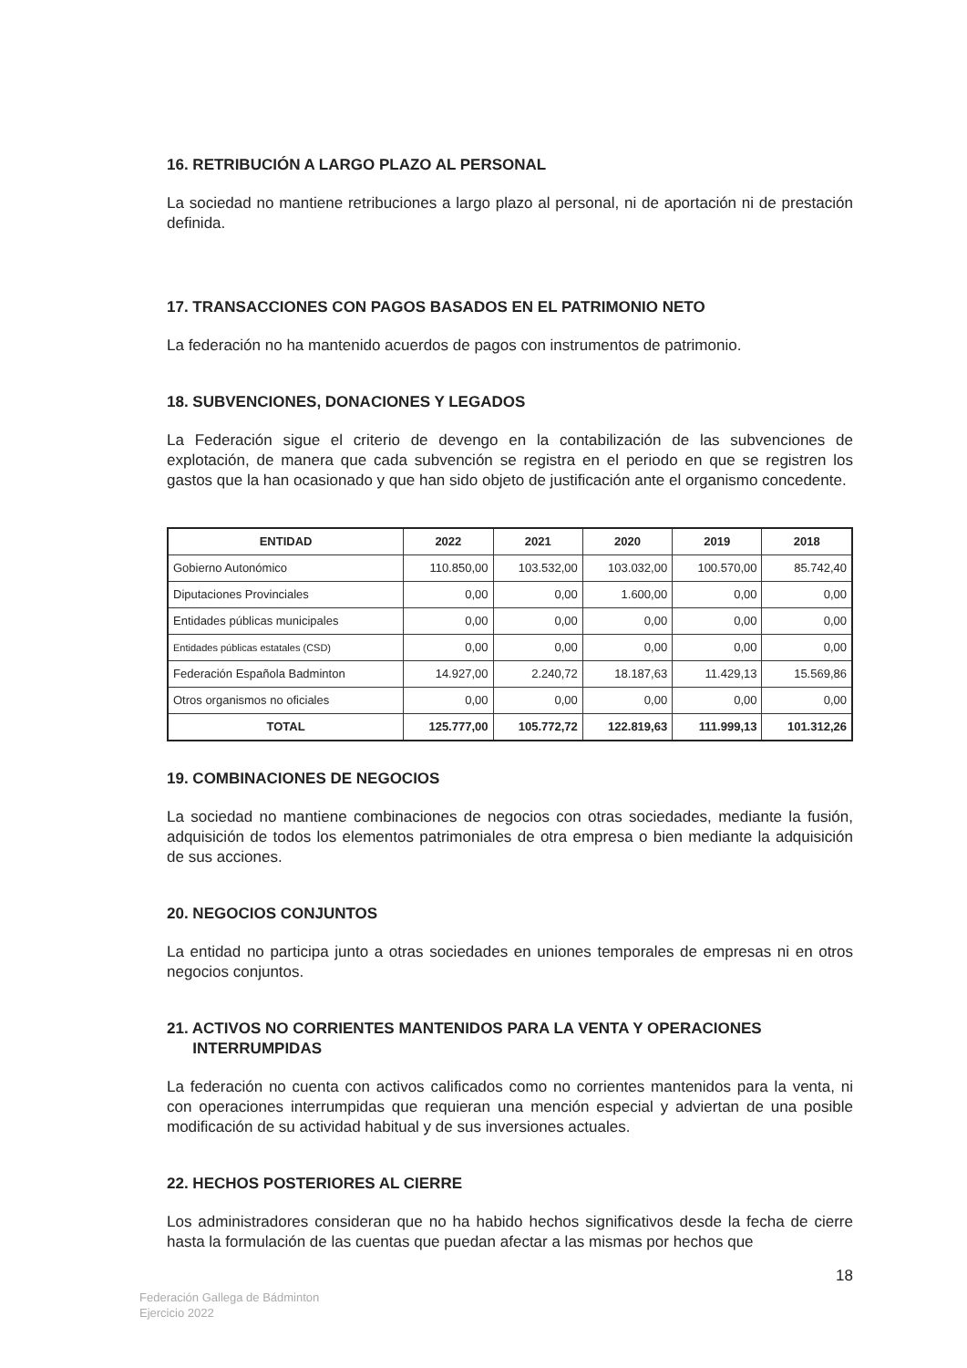16. RETRIBUCIÓN A LARGO PLAZO AL PERSONAL
La sociedad no mantiene retribuciones a largo plazo al personal, ni de aportación ni de prestación definida.
17. TRANSACCIONES CON PAGOS BASADOS EN EL PATRIMONIO NETO
La federación no ha mantenido acuerdos de pagos con instrumentos de patrimonio.
18. SUBVENCIONES, DONACIONES Y LEGADOS
La Federación sigue el criterio de devengo en la contabilización de las subvenciones de explotación, de manera que cada subvención se registra en el periodo en que se registren los gastos que la han ocasionado y que han sido objeto de justificación ante el organismo concedente.
| ENTIDAD | 2022 | 2021 | 2020 | 2019 | 2018 |
| --- | --- | --- | --- | --- | --- |
| Gobierno Autonómico | 110.850,00 | 103.532,00 | 103.032,00 | 100.570,00 | 85.742,40 |
| Diputaciones Provinciales | 0,00 | 0,00 | 1.600,00 | 0,00 | 0,00 |
| Entidades públicas municipales | 0,00 | 0,00 | 0,00 | 0,00 | 0,00 |
| Entidades públicas estatales (CSD) | 0,00 | 0,00 | 0,00 | 0,00 | 0,00 |
| Federación Española Badminton | 14.927,00 | 2.240,72 | 18.187,63 | 11.429,13 | 15.569,86 |
| Otros organismos no oficiales | 0,00 | 0,00 | 0,00 | 0,00 | 0,00 |
| TOTAL | 125.777,00 | 105.772,72 | 122.819,63 | 111.999,13 | 101.312,26 |
19. COMBINACIONES DE NEGOCIOS
La sociedad no mantiene combinaciones de negocios con otras sociedades, mediante la fusión, adquisición de todos los elementos patrimoniales de otra empresa o bien mediante la adquisición de sus acciones.
20. NEGOCIOS CONJUNTOS
La entidad no participa junto a otras sociedades en uniones temporales de empresas ni en otros negocios conjuntos.
21. ACTIVOS NO CORRIENTES MANTENIDOS PARA LA VENTA Y OPERACIONES
INTERRUMPIDAS
La federación no cuenta con activos calificados como no corrientes mantenidos para la venta, ni con operaciones interrumpidas que requieran una mención especial y adviertan de una posible modificación de su actividad habitual y de sus inversiones actuales.
22. HECHOS POSTERIORES AL CIERRE
Los administradores consideran que no ha habido hechos significativos desde la fecha de cierre hasta la formulación de las cuentas que puedan afectar a las mismas por hechos que
18
Federación Gallega de Bádminton
Ejercicio 2022